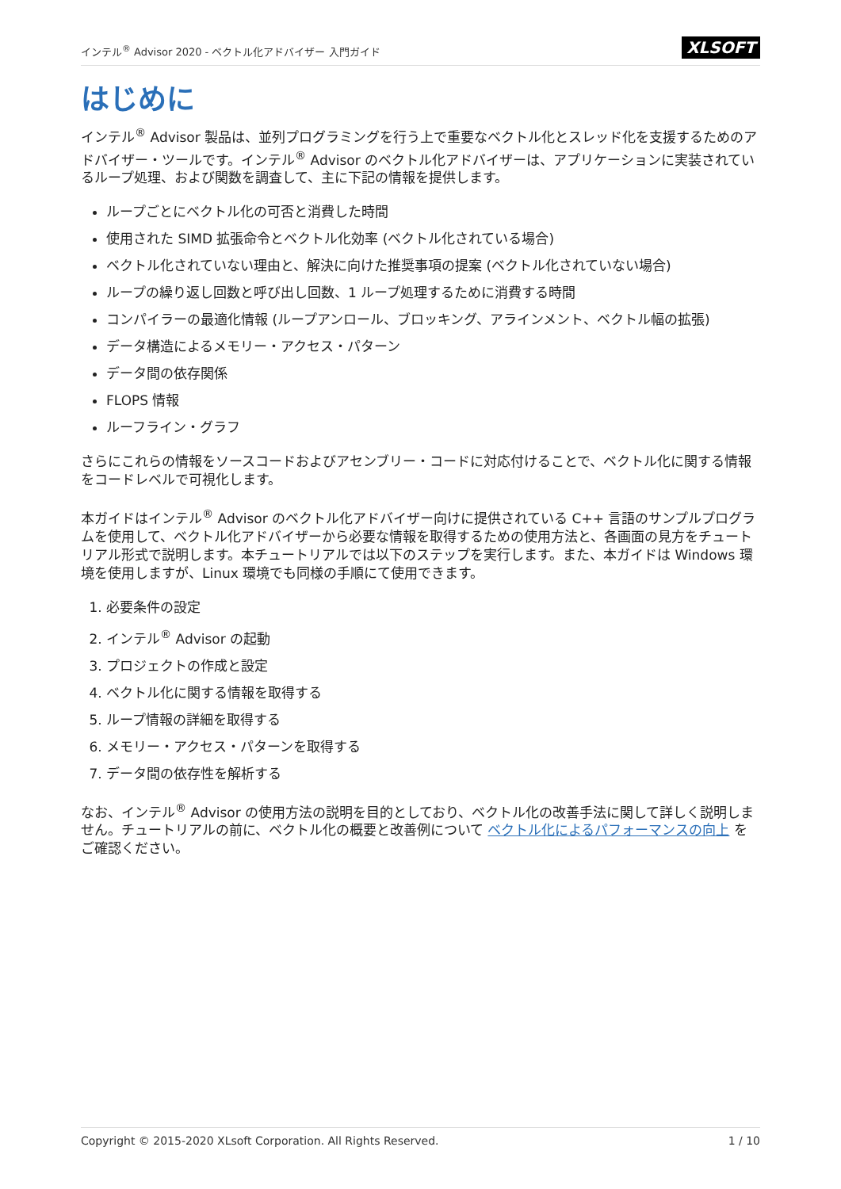インテル<sup>®</sup> Advisor 2020 - ベクトル化アドバイザー 入門ガイド XLSOFT
はじめに
インテル<sup>®</sup> Advisor 製品は、並列プログラミングを行う上で重要なベクトル化とスレッド化を支援するためのアドバイザー・ツールです。インテル<sup>®</sup> Advisor のベクトル化アドバイザーは、アプリケーションに実装されているループ処理、および関数を調査して、主に下記の情報を提供します。
ループごとにベクトル化の可否と消費した時間
使用された SIMD 拡張命令とベクトル化効率 (ベクトル化されている場合)
ベクトル化されていない理由と、解決に向けた推奨事項の提案 (ベクトル化されていない場合)
ループの繰り返し回数と呼び出し回数、1 ループ処理するために消費する時間
コンパイラーの最適化情報 (ループアンロール、ブロッキング、アラインメント、ベクトル幅の拡張)
データ構造によるメモリー・アクセス・パターン
データ間の依存関係
FLOPS 情報
ルーフライン・グラフ
さらにこれらの情報をソースコードおよびアセンブリー・コードに対応付けることで、ベクトル化に関する情報をコードレベルで可視化します。
本ガイドはインテル<sup>®</sup> Advisor のベクトル化アドバイザー向けに提供されている C++ 言語のサンプルプログラムを使用して、ベクトル化アドバイザーから必要な情報を取得するための使用方法と、各画面の見方をチュートリアル形式で説明します。本チュートリアルでは以下のステップを実行します。また、本ガイドは Windows 環境を使用しますが、Linux 環境でも同様の手順にて使用できます。
1. 必要条件の設定
2. インテル<sup>®</sup> Advisor の起動
3. プロジェクトの作成と設定
4. ベクトル化に関する情報を取得する
5. ループ情報の詳細を取得する
6. メモリー・アクセス・パターンを取得する
7. データ間の依存性を解析する
なお、インテル<sup>®</sup> Advisor の使用方法の説明を目的としており、ベクトル化の改善手法に関して詳しく説明しません。チュートリアルの前に、ベクトル化の概要と改善例について ベクトル化によるパフォーマンスの向上 をご確認ください。
Copyright © 2015-2020 XLsoft Corporation. All Rights Reserved. 1 / 10